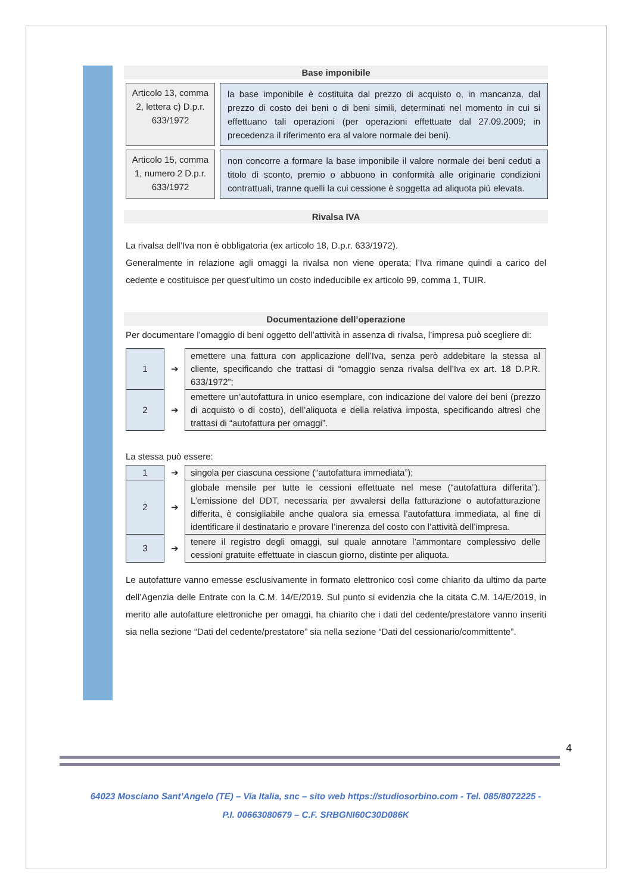Base imponibile
Articolo 13, comma 2, lettera c) D.p.r. 633/1972
la base imponibile è costituita dal prezzo di acquisto o, in mancanza, dal prezzo di costo dei beni o di beni simili, determinati nel momento in cui si effettuano tali operazioni (per operazioni effettuate dal 27.09.2009; in precedenza il riferimento era al valore normale dei beni).
Articolo 15, comma 1, numero 2 D.p.r. 633/1972
non concorre a formare la base imponibile il valore normale dei beni ceduti a titolo di sconto, premio o abbuono in conformità alle originarie condizioni contrattuali, tranne quelli la cui cessione è soggetta ad aliquota più elevata.
Rivalsa IVA
La rivalsa dell’Iva non è obbligatoria (ex articolo 18, D.p.r. 633/1972).
Generalmente in relazione agli omaggi la rivalsa non viene operata; l’Iva rimane quindi a carico del cedente e costituisce per quest’ultimo un costo indeducibile ex articolo 99, comma 1, TUIR.
Documentazione dell’operazione
Per documentare l’omaggio di beni oggetto dell’attività in assenza di rivalsa, l’impresa può scegliere di:
| 1 | ➔ | emettere una fattura con applicazione dell’Iva, senza però addebitare la stessa al cliente, specificando che trattasi di “omaggio senza rivalsa dell’Iva ex art. 18 D.P.R. 633/1972”; |
| 2 | ➔ | emettere un’autofattura in unico esemplare, con indicazione del valore dei beni (prezzo di acquisto o di costo), dell’aliquota e della relativa imposta, specificando altresì che trattasi di “autofattura per omaggi”. |
La stessa può essere:
| 1 | ➔ | singola per ciascuna cessione (“autofattura immediata”); |
| 2 | ➔ | globale mensile per tutte le cessioni effettuate nel mese (“autofattura differita”). L’emissione del DDT, necessaria per avvalersi della fatturazione o autofatturazione differita, è consigliabile anche qualora sia emessa l’autofattura immediata, al fine di identificare il destinatario e provare l’inerenza del costo con l’attività dell’impresa. |
| 3 | ➔ | tenere il registro degli omaggi, sul quale annotare l’ammontare complessivo delle cessioni gratuite effettuate in ciascun giorno, distinte per aliquota. |
Le autofatture vanno emesse esclusivamente in formato elettronico così come chiarito da ultimo da parte dell’Agenzia delle Entrate con la C.M. 14/E/2019. Sul punto si evidenzia che la citata C.M. 14/E/2019, in merito alle autofatture elettroniche per omaggi, ha chiarito che i dati del cedente/prestatore vanno inseriti sia nella sezione “Dati del cedente/prestatore” sia nella sezione “Dati del cessionario/committente”.
4
64023 Mosciano Sant’Angelo (TE) – Via Italia, snc – sito web https://studiosorbino.com - Tel. 085/8072225 -
P.I. 00663080679 – C.F. SRBGNI60C30D086K